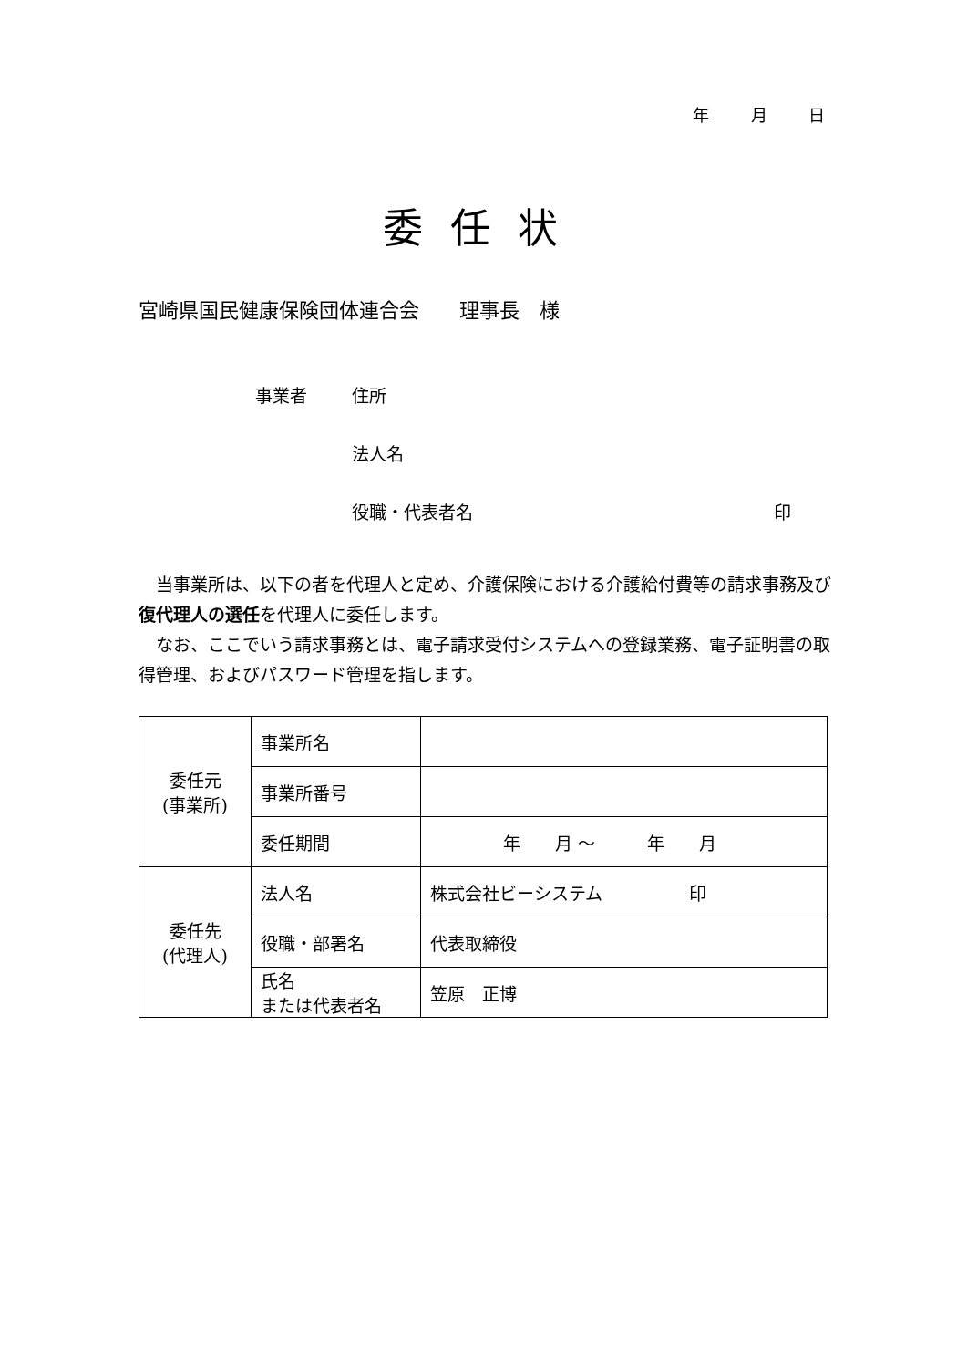年 月 日
委任状
宮崎県国民健康保険団体連合会　　理事長　様
事業者 住所
法人名
役職・代表者名 印
　当事業所は、以下の者を代理人と定め、介護保険における介護給付費等の請求事務及び復代理人の選任を代理人に委任します。
　なお、ここでいう請求事務とは、電子請求受付システムへの登録業務、電子証明書の取得管理、およびパスワード管理を指します。
| 委任元 (事業所) | 事業所名 | |
| | 事業所番号 | |
| | 委任期間 | 年 月 ～ 年 月 |
| 委任先 (代理人) | 法人名 | 株式会社ビーシステム 印 |
| | 役職・部署名 | 代表取締役 |
| | 氏名 または代表者名 | 笠原 正博 |